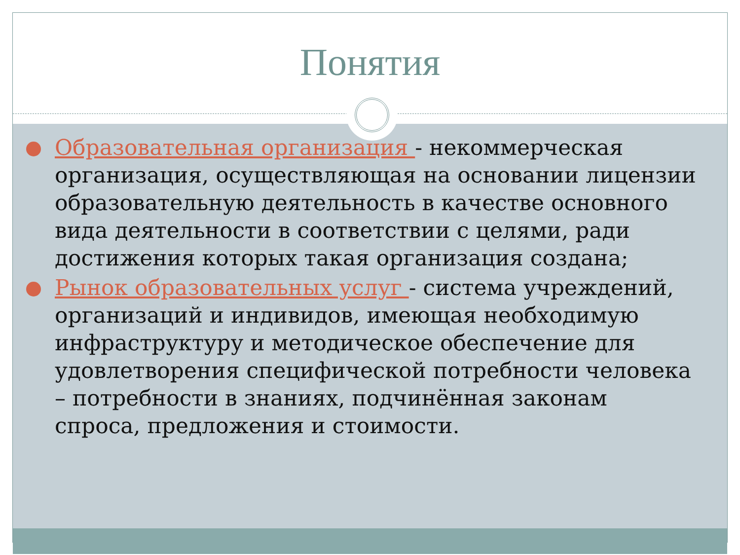Понятия
Образовательная организация - некоммерческая организация, осуществляющая на основании лицензии образовательную деятельность в качестве основного вида деятельности в соответствии с целями, ради достижения которых такая организация создана;
Рынок образовательных услуг - система учреждений, организаций и индивидов, имеющая необходимую инфраструктуру и методическое обеспечение для удовлетворения специфической потребности человека – потребности в знаниях, подчинённая законам спроса, предложения и стоимости.